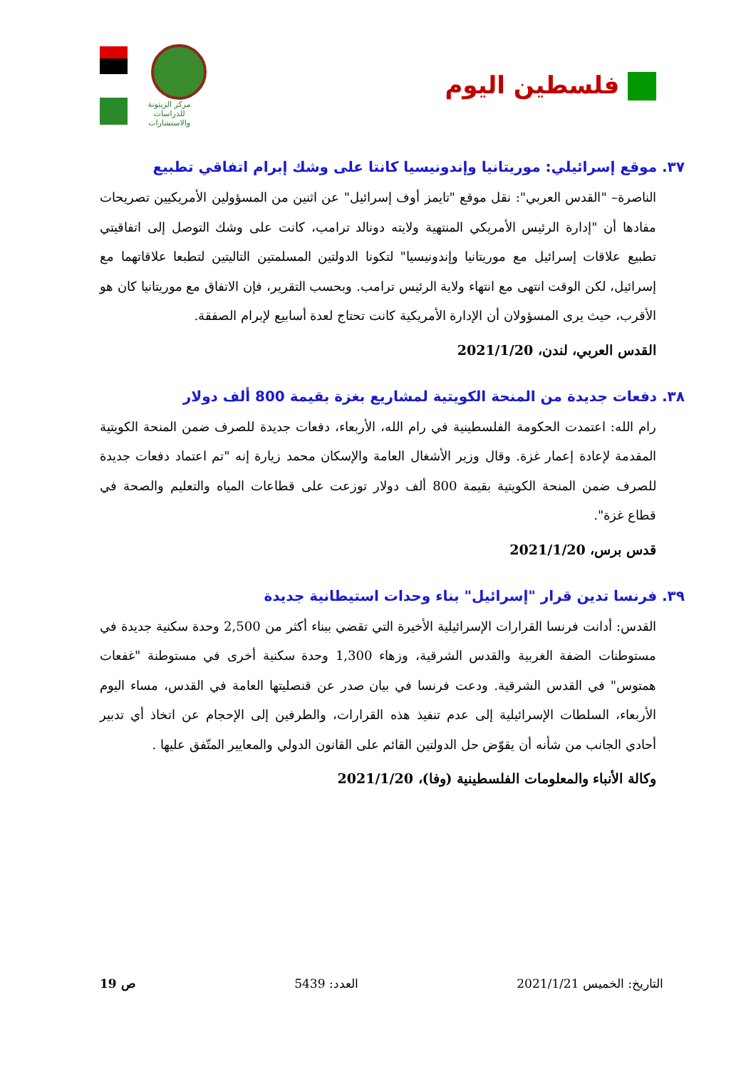فلسطين اليوم
مركز الزيتونة
للدراسات والاستشارات
٣٧. موقع إسرائيلي: موريتانيا وإندونيسيا كانتا على وشك إبرام اتفاقي تطبيع
الناصرة– "القدس العربي": نقل موقع "تايمز أوف إسرائيل" عن اثنين من المسؤولين الأمريكيين تصريحات مفادها أن "إدارة الرئيس الأمريكي المنتهية ولايته دونالد ترامب، كانت على وشك التوصل إلى اتفاقيتي تطبيع علاقات إسرائيل مع موريتانيا وإندونيسيا" لتكونا الدولتين المسلمتين التاليتين لتطبعا علاقاتهما مع إسرائيل، لكن الوقت انتهى مع انتهاء ولاية الرئيس ترامب. وبحسب التقرير، فإن الاتفاق مع موريتانيا كان هو الأقرب، حيث يرى المسؤولان أن الإدارة الأمريكية كانت تحتاج لعدة أسابيع لإبرام الصفقة.
القدس العربي، لندن، 2021/1/20
٣٨. دفعات جديدة من المنحة الكويتية لمشاريع بغزة بقيمة 800 ألف دولار
رام الله: اعتمدت الحكومة الفلسطينية في رام الله، الأربعاء، دفعات جديدة للصرف ضمن المنحة الكويتية المقدمة لإعادة إعمار غزة. وقال وزير الأشغال العامة والإسكان محمد زيارة إنه "تم اعتماد دفعات جديدة للصرف ضمن المنحة الكويتية بقيمة 800 ألف دولار توزعت على قطاعات المياه والتعليم والصحة في قطاع غزة".
قدس برس، 2021/1/20
٣٩. فرنسا تدين قرار "إسرائيل" بناء وحدات استيطانية جديدة
القدس: أدانت فرنسا القرارات الإسرائيلية الأخيرة التي تقضي ببناء أكثر من 2,500 وحدة سكنية جديدة في مستوطنات الضفة الغربية والقدس الشرقية، وزهاء 1,300 وحدة سكنية أخرى في مستوطنة "غفعات همتوس" في القدس الشرقية. ودعت فرنسا في بيان صدر عن قنصليتها العامة في القدس، مساء اليوم الأربعاء، السلطات الإسرائيلية إلى عدم تنفيذ هذه القرارات، والطرفين إلى الإحجام عن اتخاذ أي تدبير أحادي الجانب من شأنه أن يقوّض حل الدولتين القائم على القانون الدولي والمعايير المتّفق عليها .
وكالة الأنباء والمعلومات الفلسطينية (وفا)، 2021/1/20
التاريخ: الخميس 2021/1/21 العدد: 5439 ص 19